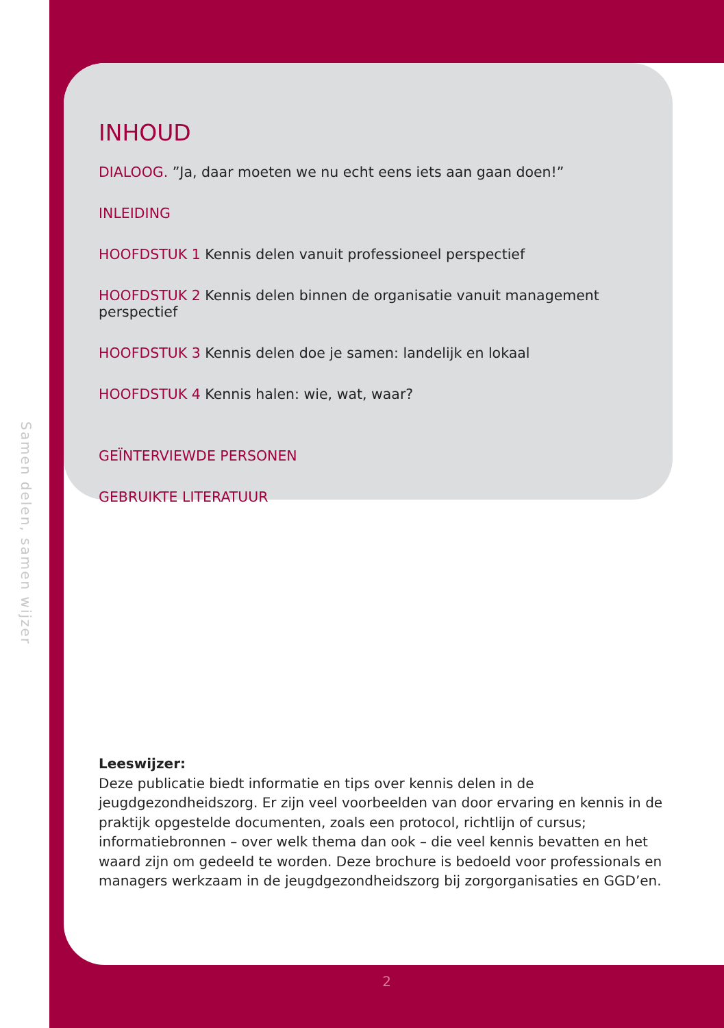Samen delen, samen wijzer
INHOUD
DIALOOG. ”Ja, daar moeten we nu echt eens iets aan gaan doen!”
INLEIDING
HOOFDSTUK 1 Kennis delen vanuit professioneel perspectief
HOOFDSTUK 2 Kennis delen binnen de organisatie vanuit management perspectief
HOOFDSTUK 3 Kennis delen doe je samen: landelijk en lokaal
HOOFDSTUK 4 Kennis halen: wie, wat, waar?
GEÏNTERVIEWDE PERSONEN
GEBRUIKTE LITERATUUR
Leeswijzer:
Deze publicatie biedt informatie en tips over kennis delen in de jeugdgezondheidszorg. Er zijn veel voorbeelden van door ervaring en kennis in de praktijk opgestelde documenten, zoals een protocol, richtlijn of cursus; informatiebronnen – over welk thema dan ook – die veel kennis bevatten en het waard zijn om gedeeld te worden. Deze brochure is bedoeld voor professionals en managers werkzaam in de jeugdgezondheidszorg bij zorgorganisaties en GGD’en.
2